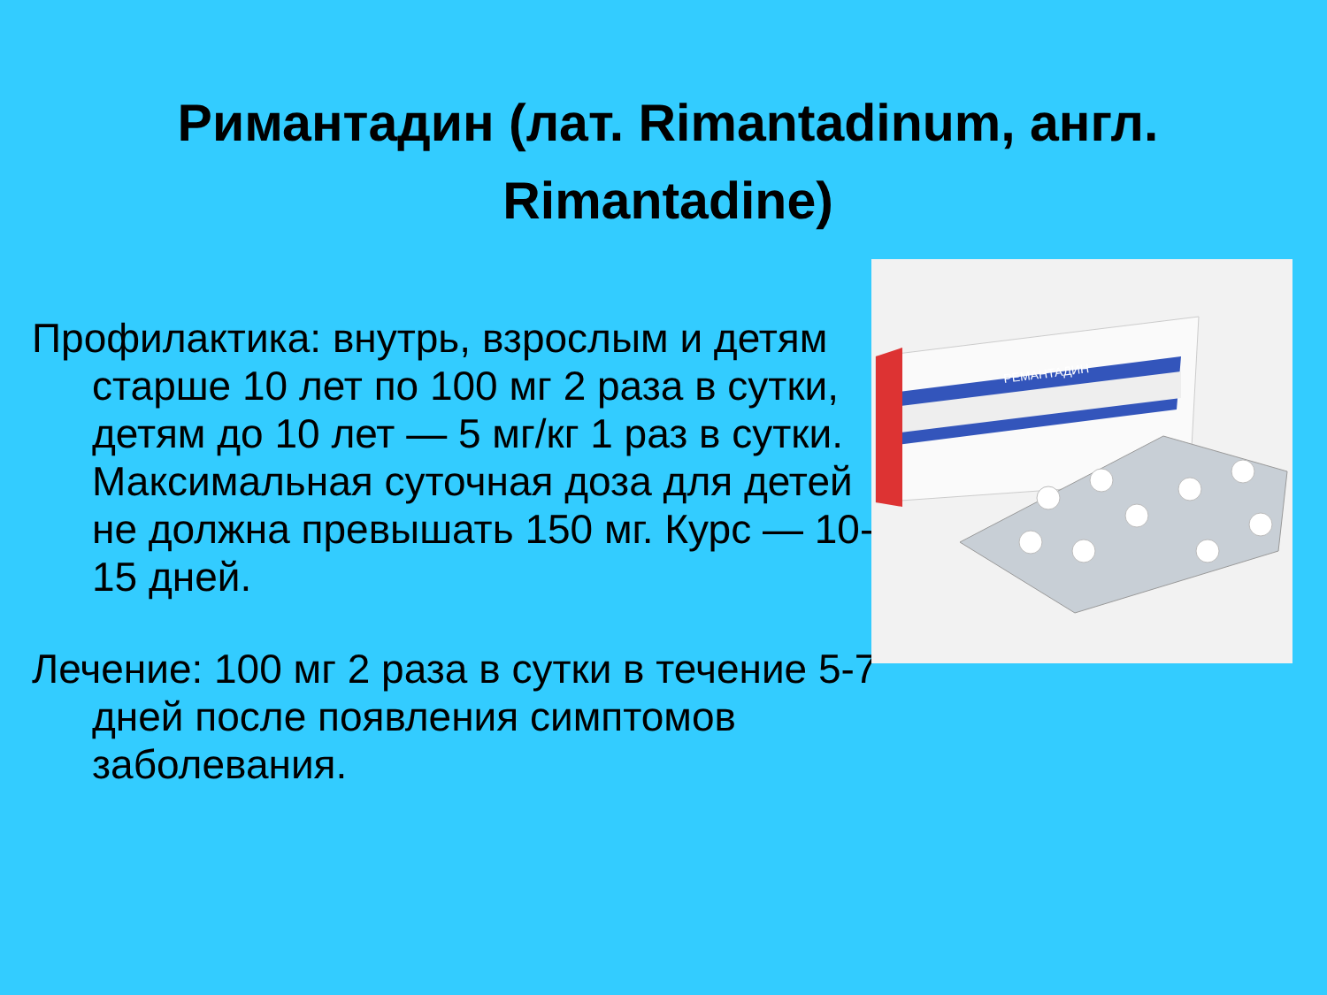Римантадин (лат. Rimantadinum, англ. Rimantadine)
Профилактика: внутрь, взрослым и детям старше 10 лет по 100 мг 2 раза в сутки, детям до 10 лет — 5 мг/кг 1 раз в сутки. Максимальная суточная доза для детей не должна превышать 150 мг. Курс — 10-15 дней.
Лечение: 100 мг 2 раза в сутки в течение 5-7 дней после появления симптомов заболевания.
РЕМАНТАДИН